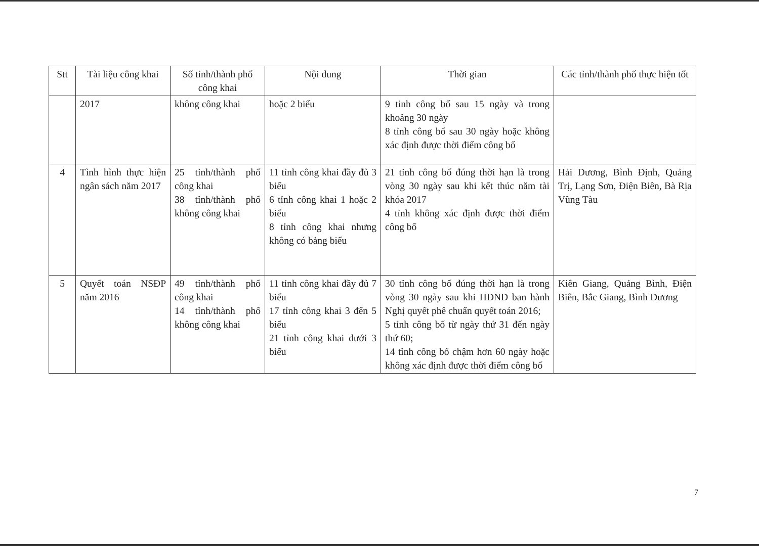| Stt | Tài liệu công khai | Số tỉnh/thành phố công khai | Nội dung | Thời gian | Các tỉnh/thành phố thực hiện tốt |
| --- | --- | --- | --- | --- | --- |
| | 2017 | không công khai | hoặc 2 biểu | 9 tỉnh công bố sau 15 ngày và trong khoảng 30 ngày 8 tỉnh công bố sau 30 ngày hoặc không xác định được thời điểm công bố | |
| 4 | Tình hình thực hiện ngân sách năm 2017 | 25 tỉnh/thành phố công khai 38 tỉnh/thành phố không công khai | 11 tỉnh công khai đầy đủ 3 biểu 6 tỉnh công khai 1 hoặc 2 biểu 8 tỉnh công khai nhưng không có bảng biểu | 21 tỉnh công bố đúng thời hạn là trong vòng 30 ngày sau khi kết thúc năm tài khóa 2017 4 tỉnh không xác định được thời điểm công bố | Hải Dương, Bình Định, Quảng Trị, Lạng Sơn, Điện Biên, Bà Rịa Vũng Tàu |
| 5 | Quyết toán NSĐP năm 2016 | 49 tỉnh/thành phố công khai 14 tỉnh/thành phố không công khai | 11 tỉnh công khai đầy đủ 7 biểu 17 tỉnh công khai 3 đến 5 biểu 21 tỉnh công khai dưới 3 biểu | 30 tỉnh công bố đúng thời hạn là trong vòng 30 ngày sau khi HĐND ban hành Nghị quyết phê chuẩn quyết toán 2016; 5 tỉnh công bố từ ngày thứ 31 đến ngày thứ 60; 14 tỉnh công bố chậm hơn 60 ngày hoặc không xác định được thời điểm công bố | Kiên Giang, Quảng Bình, Điện Biên, Bắc Giang, Bình Dương |
7